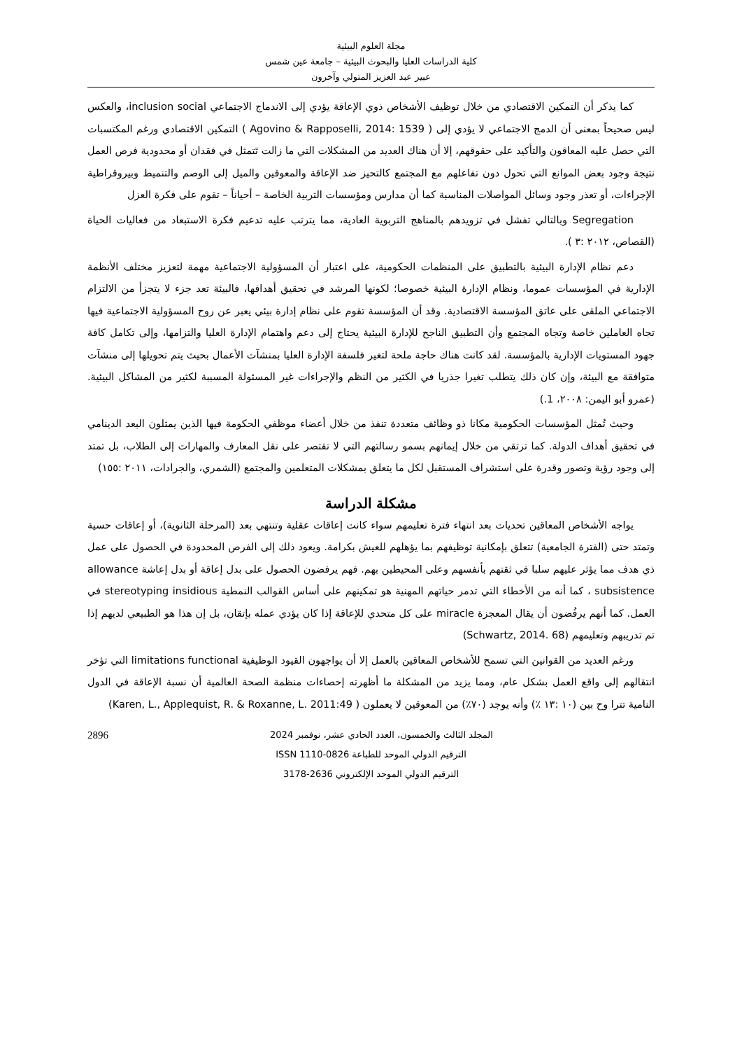مجلة العلوم البيئية
كلية الدراسات العليا والبحوث البيئية – جامعة عين شمس
عبير عبد العزيز المتولي وآخرون
كما يذكر أن التمكين الاقتصادي من خلال توظيف الأشخاص ذوي الإعاقة يؤدي إلى الاندماج الاجتماعي inclusion social، والعكس ليس صحيحاً بمعنى أن الدمج الاجتماعي لا يؤدي إلى ( Agovino & Rapposelli, 2014: 1539 ) التمكين الاقتصادي ورغم المكتسبات التي حصل عليه المعاقون والتأكيد على حقوقهم، إلا أن هناك العديد من المشكلات التي ما زالت تَتمثل في فقدان أو محدودية فرص العمل نتيجة وجود بعض الموانع التي تحول دون تفاعلهم مع المجتمع كالتحيز ضد الإعاقة والمعوقين والميل إلى الوصم والتنميط وبيروقراطية الإجراءات، أو تعذر وجود وسائل المواصلات المناسبة كما أن مدارس ومؤسسات التربية الخاصة – أحياناً – تقوم على فكرة العزل
Segregation وبالتالي تفشل في تزويدهم بالمناهج التربوية العادية، مما يترتب عليه تدعيم فكرة الاستبعاد من فعاليات الحياة (القصاص، ٢٠١٢ :٣ ).
دعم نظام الإدارة البيئية بالتطبيق على المنظمات الحكومية، على اعتبار أن المسؤولية الاجتماعية مهمة لتعزيز مختلف الأنظمة الإدارية في المؤسسات عموما، ونظام الإدارة البيئية خصوصا؛ لكونها المرشد في تحقيق أهدافها، فالبيئة تعد جزء لا يتجزأ من الالتزام الاجتماعي الملقى على عاتق المؤسسة الاقتصادية. وقد أن المؤسسة تقوم على نظام إدارة بيئي يعبر عن روح المسؤولية الاجتماعية فيها تجاه العاملين خاصة وتجاه المجتمع وأن التطبيق الناجح للإدارة البيئية يحتاج إلى دعم واهتمام الإدارة العليا والتزامها، وإلى تكامل كافة جهود المستويات الإدارية بالمؤسسة. لقد كانت هناك حاجة ملحة لتغير فلسفة الإدارة العليا بمنشآت الأعمال بحيث يتم تحويلها إلى منشآت متوافقة مع البيئة، وإن كان ذلك يتطلب تغيرا جذريا في الكثير من النظم والإجراءات غير المسئولة المسببة لكثير من المشاكل البيئية. (عمرو أبو اليمن: ٢٠٠٨، 1.)
وحيث تُمثل المؤسسات الحكومية مكانا ذو وظائف متعددة تنفذ من خلال أعضاء موظفي الحكومة فيها الذين يمثلون البعد الدينامي في تحقيق أهداف الدولة. كما ترتقي من خلال إيمانهم بسمو رسالتهم التي لا تقتصر على نقل المعارف والمهارات إلى الطلاب، بل تمتد إلى وجود رؤية وتصور وقدرة على استشراف المستقبل لكل ما يتعلق بمشكلات المتعلمين والمجتمع (الشمري، والجرادات، ٢٠١١ :١٥٥)
مشكلة الدراسة
يواجه الأشخاص المعاقين تحديات بعد انتهاء فترة تعليمهم سواء كانت إعاقات عقلية وتنتهي بعد (المرحلة الثانوية)، أو إعاقات حسية وتمتد حتى (الفترة الجامعية) تتعلق بإمكانية توظيفهم بما يؤهلهم للعيش بكرامة. ويعود ذلك إلى الفرص المحدودة في الحصول على عمل ذي هدف مما يؤثر عليهم سلبا في ثقتهم بأنفسهم وعلى المحيطين بهم. فهم يرفضون الحصول على بدل إعاقة أو بدل إعاشة allowance subsistence ، كما أنه من الأخطاء التي تدمر حياتهم المهنية هو تمكينهم على أساس القوالب النمطية stereotyping insidious في العمل. كما أنهم يرفُضون أن يقال المعجزة miracle على كل متحدي للإعاقة إذا كان يؤدي عمله بإتقان، بل إن هذا هو الطبيعي لديهم إذا تم تدريبهم وتعليمهم (Schwartz, 2014. 68)
ورغم العديد من القوانين التي تسمح للأشخاص المعاقين بالعمل إلا أن يواجهون القيود الوظيفية limitations functional التي تؤخر انتقالهم إلى واقع العمل بشكل عام، ومما يزيد من المشكلة ما أظهرته إحصاءات منظمة الصحة العالمية أن نسبة الإعاقة في الدول النامية تترا وح بين (١٠ :١٣ ٪) وأنه يوجد (٧٠٪) من المعوقين لا يعملون ( Karen, L., Applequist, R. & Roxanne, L. 2011:49)
2896 المجلد الثالث والخمسون، العدد الحادي عشر، نوفمبر 2024
الترقيم الدولي الموحد للطباعة ISSN 1110-0826
الترقيم الدولي الموحد الإلكتروني 2636-3178